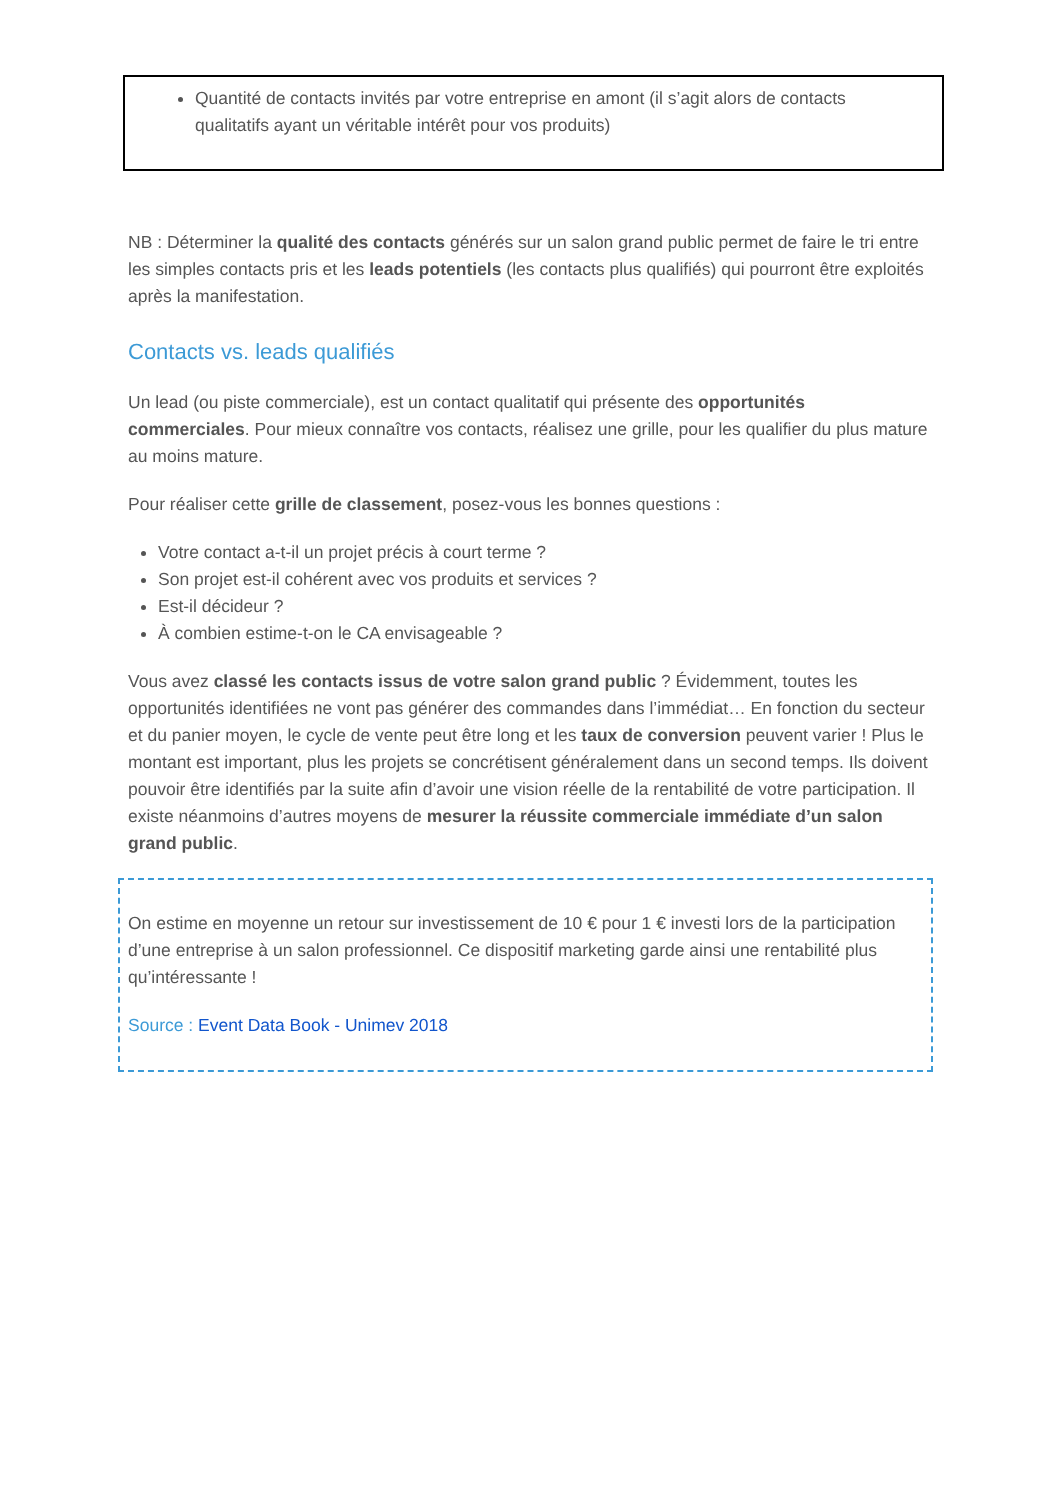Quantité de contacts invités par votre entreprise en amont (il s’agit alors de contacts qualitatifs ayant un véritable intérêt pour vos produits)
NB : Déterminer la qualité des contacts générés sur un salon grand public permet de faire le tri entre les simples contacts pris et les leads potentiels (les contacts plus qualifiés) qui pourront être exploités après la manifestation.
Contacts vs. leads qualifiés
Un lead (ou piste commerciale), est un contact qualitatif qui présente des opportunités commerciales. Pour mieux connaître vos contacts, réalisez une grille, pour les qualifier du plus mature au moins mature.
Pour réaliser cette grille de classement, posez-vous les bonnes questions :
Votre contact a-t-il un projet précis à court terme ?
Son projet est-il cohérent avec vos produits et services ?
Est-il décideur ?
À combien estime-t-on le CA envisageable ?
Vous avez classé les contacts issus de votre salon grand public ? Évidemment, toutes les opportunités identifiées ne vont pas générer des commandes dans l’immédiat… En fonction du secteur et du panier moyen, le cycle de vente peut être long et les taux de conversion peuvent varier ! Plus le montant est important, plus les projets se concrétisent généralement dans un second temps. Ils doivent pouvoir être identifiés par la suite afin d’avoir une vision réelle de la rentabilité de votre participation. Il existe néanmoins d’autres moyens de mesurer la réussite commerciale immédiate d’un salon grand public.
On estime en moyenne un retour sur investissement de 10 € pour 1 € investi lors de la participation d’une entreprise à un salon professionnel. Ce dispositif marketing garde ainsi une rentabilité plus qu’intéressante !
Source : Event Data Book - Unimev 2018